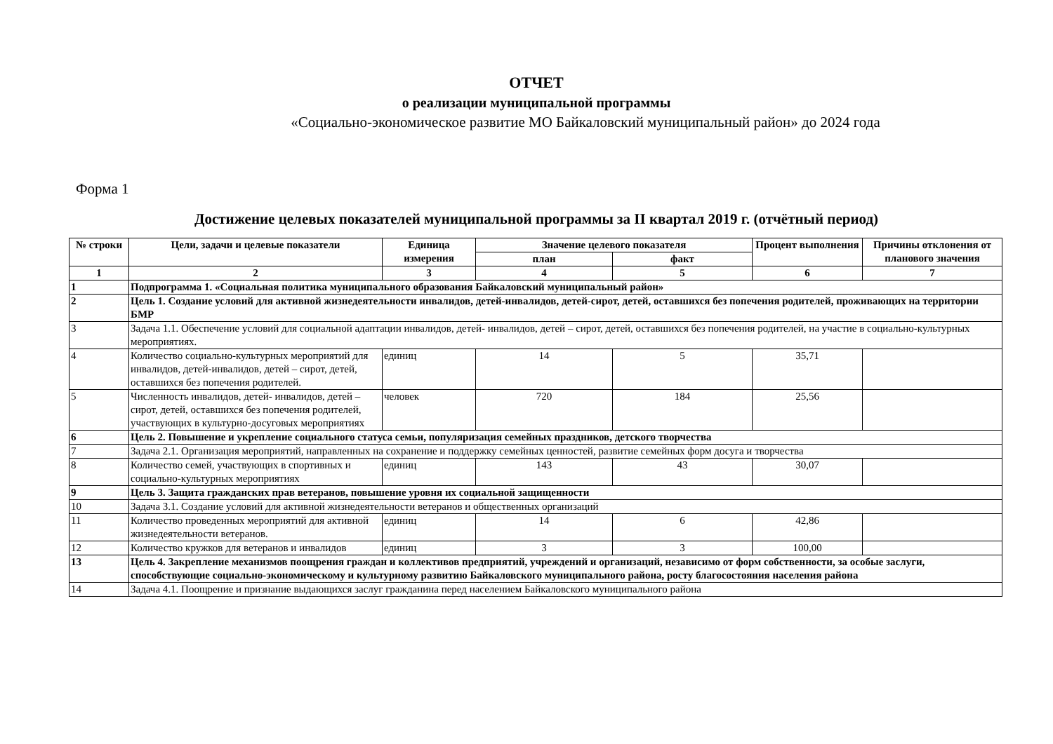ОТЧЕТ
о реализации муниципальной программы
«Социально-экономическое развитие МО Байкаловский муниципальный район» до 2024 года
Форма 1
Достижение целевых показателей муниципальной программы за II квартал 2019 г. (отчётный период)
| № строки | Цели, задачи и целевые показатели | Единица измерения | Значение целевого показателя | | Процент выполнения | Причины отклонения от планового значения |
| --- | --- | --- | --- | --- | --- | --- |
| | | | план | факт | | |
| 1 | 2 | 3 | 4 | 5 | 6 | 7 |
| 1 | Подпрограмма 1. «Социальная политика муниципального образования Байкаловский муниципальный район» | | | | | |
| 2 | Цель 1. Создание условий для активной жизнедеятельности инвалидов, детей-инвалидов, детей-сирот, детей, оставшихся без попечения родителей, проживающих на территории БМР | | | | | |
| 3 | Задача 1.1. Обеспечение условий для социальной адаптации инвалидов, детей- инвалидов, детей – сирот, детей, оставшихся без попечения родителей, на участие в социально-культурных мероприятиях. | | | | | |
| 4 | Количество социально-культурных мероприятий для инвалидов, детей-инвалидов, детей – сирот, детей, оставшихся без попечения родителей. | единиц | 14 | 5 | 35,71 | |
| 5 | Численность инвалидов, детей- инвалидов, детей – сирот, детей, оставшихся без попечения родителей, участвующих в культурно-досуговых мероприятиях | человек | 720 | 184 | 25,56 | |
| 6 | Цель 2. Повышение и укрепление социального статуса семьи, популяризация семейных праздников, детского творчества | | | | | |
| 7 | Задача 2.1. Организация мероприятий, направленных на сохранение и поддержку семейных ценностей, развитие семейных форм досуга и творчества | | | | | |
| 8 | Количество семей, участвующих в спортивных и социально-культурных мероприятиях | единиц | 143 | 43 | 30,07 | |
| 9 | Цель 3. Защита гражданских прав ветеранов, повышение уровня их социальной защищенности | | | | | |
| 10 | Задача 3.1. Создание условий для активной жизнедеятельности ветеранов и общественных организаций | | | | | |
| 11 | Количество проведенных мероприятий для активной жизнедеятельности ветеранов. | единиц | 14 | 6 | 42,86 | |
| 12 | Количество кружков для ветеранов и инвалидов | единиц | 3 | 3 | 100,00 | |
| 13 | Цель 4. Закрепление механизмов поощрения граждан и коллективов предприятий, учреждений и организаций, независимо от форм собственности, за особые заслуги, способствующие социально-экономическому и культурному развитию Байкаловского муниципального района, росту благосостояния населения района | | | | | |
| 14 | Задача 4.1. Поощрение и признание выдающихся заслуг гражданина перед населением Байкаловского муниципального района | | | | | |